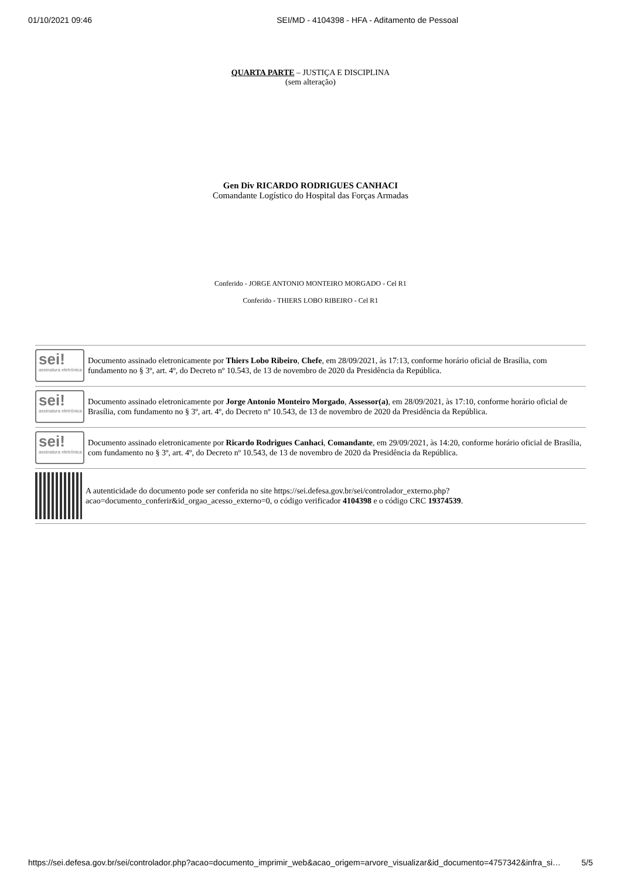01/10/2021 09:46 SEI/MD - 4104398 - HFA - Aditamento de Pessoal
QUARTA PARTE – JUSTIÇA E DISCIPLINA
(sem alteração)
Gen Div RICARDO RODRIGUES CANHACI
Comandante Logístico do Hospital das Forças Armadas
Conferido - JORGE ANTONIO MONTEIRO MORGADO - Cel R1
Conferido - THIERS LOBO RIBEIRO - Cel R1
sei!
assinatura eletrônica
Documento assinado eletronicamente por Thiers Lobo Ribeiro, Chefe, em 28/09/2021, às 17:13, conforme horário oficial de Brasília, com fundamento no § 3º, art. 4º, do Decreto nº 10.543, de 13 de novembro de 2020 da Presidência da República.
sei!
assinatura eletrônica
Documento assinado eletronicamente por Jorge Antonio Monteiro Morgado, Assessor(a), em 28/09/2021, às 17:10, conforme horário oficial de Brasília, com fundamento no § 3º, art. 4º, do Decreto nº 10.543, de 13 de novembro de 2020 da Presidência da República.
sei!
assinatura eletrônica
Documento assinado eletronicamente por Ricardo Rodrigues Canhaci, Comandante, em 29/09/2021, às 14:20, conforme horário oficial de Brasília, com fundamento no § 3º, art. 4º, do Decreto nº 10.543, de 13 de novembro de 2020 da Presidência da República.
A autenticidade do documento pode ser conferida no site https://sei.defesa.gov.br/sei/controlador_externo.php?
acao=documento_conferir&id_orgao_acesso_externo=0, o código verificador 4104398 e o código CRC 19374539.
https://sei.defesa.gov.br/sei/controlador.php?acao=documento_imprimir_web&acao_origem=arvore_visualizar&id_documento=4757342&infra_si… 5/5